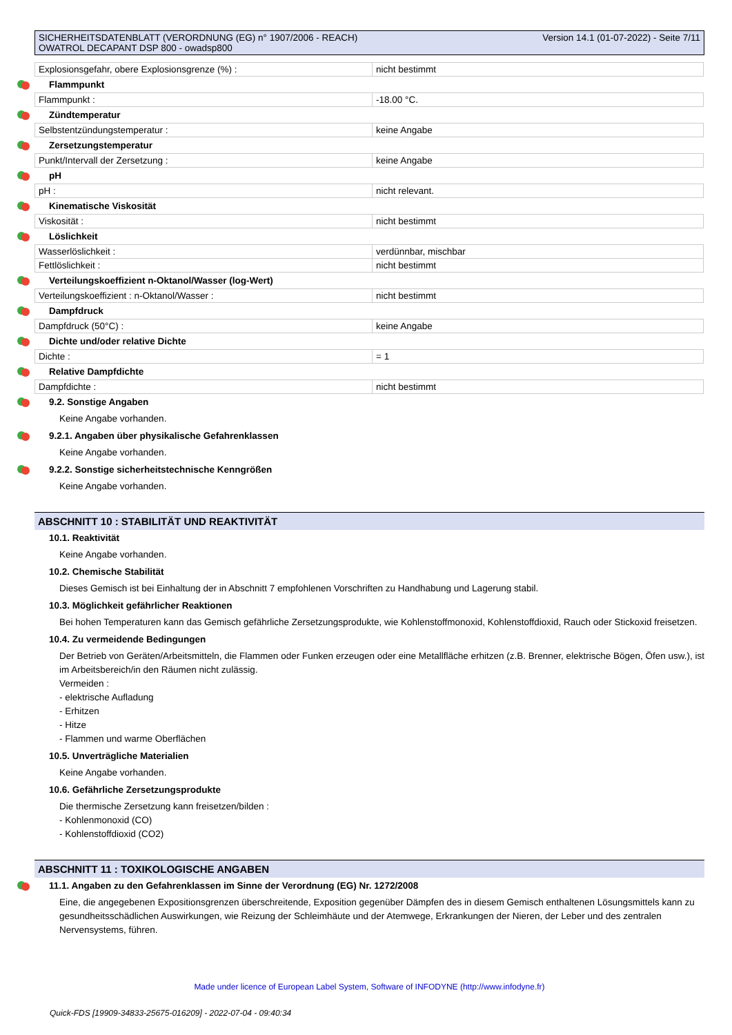SICHERHEITSDATENBLATT (VERORDNUNG (EG) n° 1907/2006 - REACH)
OWATROL DECAPANT DSP 800 - owadsp800
Version 14.1 (01-07-2022) - Seite 7/11
| Explosionsgefahr, obere Explosionsgrenze (%) : | nicht bestimmt |
Flammpunkt
| Flammpunkt : | -18.00 °C. |
Zündtemperatur
| Selbstentzündungstemperatur : | keine Angabe |
Zersetzungstemperatur
| Punkt/Intervall der Zersetzung : | keine Angabe |
pH
| pH : | nicht relevant. |
Kinematische Viskosität
| Viskosität : | nicht bestimmt |
Löslichkeit
| Wasserlöslichkeit : | verdünnbar, mischbar |
| Fettlöslichkeit : | nicht bestimmt |
Verteilungskoeffizient n-Oktanol/Wasser (log-Wert)
| Verteilungskoeffizient : n-Oktanol/Wasser : | nicht bestimmt |
Dampfdruck
| Dampfdruck (50°C) : | keine Angabe |
Dichte und/oder relative Dichte
| Dichte : | = 1 |
Relative Dampfdichte
| Dampfdichte : | nicht bestimmt |
9.2. Sonstige Angaben
Keine Angabe vorhanden.
9.2.1. Angaben über physikalische Gefahrenklassen
Keine Angabe vorhanden.
9.2.2. Sonstige sicherheitstechnische Kenngrößen
Keine Angabe vorhanden.
ABSCHNITT 10 : STABILITÄT UND REAKTIVITÄT
10.1. Reaktivität
Keine Angabe vorhanden.
10.2. Chemische Stabilität
Dieses Gemisch ist bei Einhaltung der in Abschnitt 7 empfohlenen Vorschriften zu Handhabung und Lagerung stabil.
10.3. Möglichkeit gefährlicher Reaktionen
Bei hohen Temperaturen kann das Gemisch gefährliche Zersetzungsprodukte, wie Kohlenstoffmonoxid, Kohlenstoffdioxid, Rauch oder Stickoxid freisetzen.
10.4. Zu vermeidende Bedingungen
Der Betrieb von Geräten/Arbeitsmitteln, die Flammen oder Funken erzeugen oder eine Metallfläche erhitzen (z.B. Brenner, elektrische Bögen, Öfen usw.), ist im Arbeitsbereich/in den Räumen nicht zulässig.
Vermeiden :
- elektrische Aufladung
- Erhitzen
- Hitze
- Flammen und warme Oberflächen
10.5. Unverträgliche Materialien
Keine Angabe vorhanden.
10.6. Gefährliche Zersetzungsprodukte
Die thermische Zersetzung kann freisetzen/bilden :
- Kohlenmonoxid (CO)
- Kohlenstoffdioxid (CO2)
ABSCHNITT 11 : TOXIKOLOGISCHE ANGABEN
11.1. Angaben zu den Gefahrenklassen im Sinne der Verordnung (EG) Nr. 1272/2008
Eine, die angegebenen Expositionsgrenzen überschreitende, Exposition gegenüber Dämpfen des in diesem Gemisch enthaltenen Lösungsmittels kann zu gesundheitsschädlichen Auswirkungen, wie Reizung der Schleimhäute und der Atemwege, Erkrankungen der Nieren, der Leber und des zentralen Nervensystems, führen.
Made under licence of European Label System, Software of INFODYNE (http://www.infodyne.fr)
Quick-FDS [19909-34833-25675-016209] - 2022-07-04 - 09:40:34